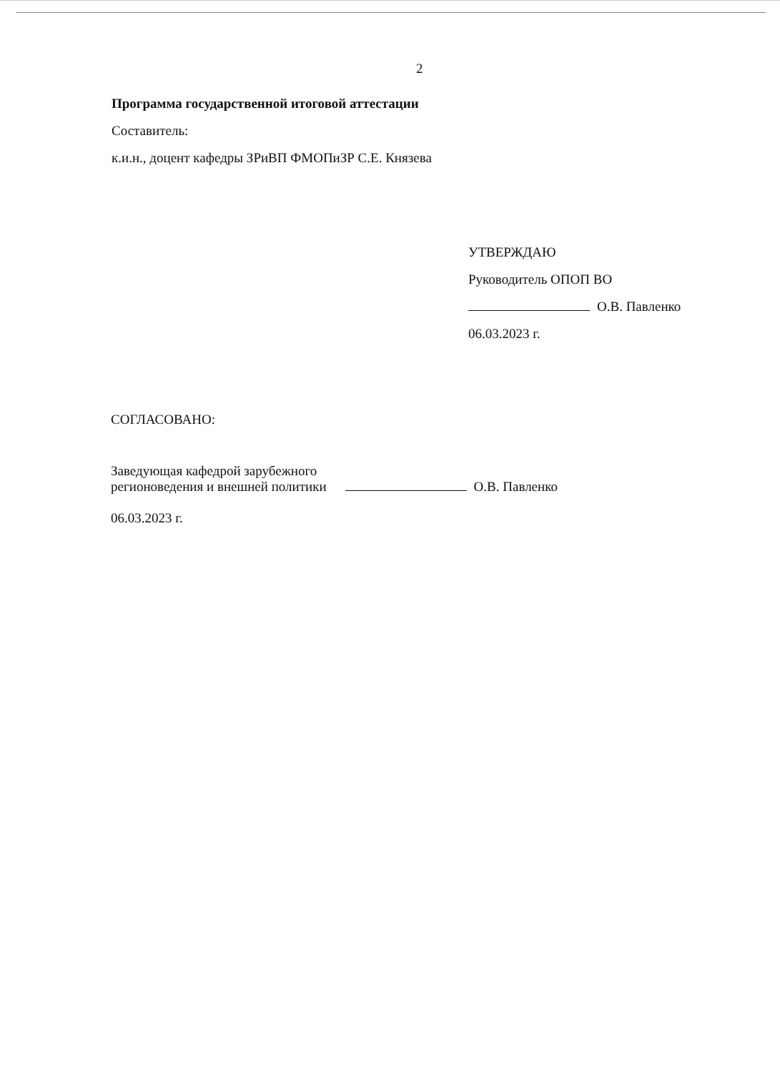2
Программа государственной итоговой аттестации
Составитель:
к.и.н., доцент кафедры ЗРиВП ФМОПиЗР С.Е. Князева
УТВЕРЖДАЮ
Руководитель ОПОП ВО
О.В. Павленко
06.03.2023 г.
СОГЛАСОВАНО:
Заведующая кафедрой зарубежного
регионоведения и внешней политики
О.В. Павленко
06.03.2023 г.